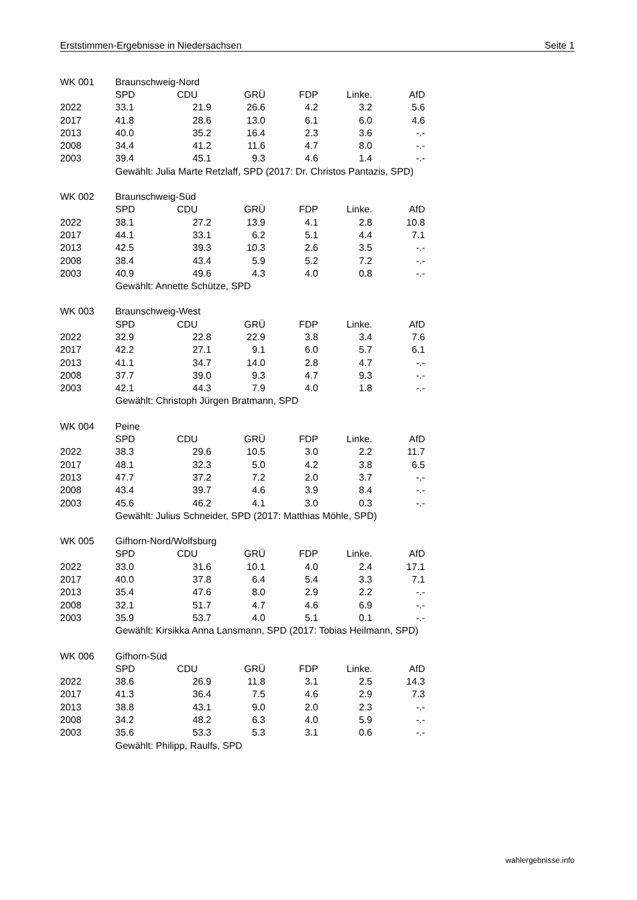Erststimmen-Ergebnisse in Niedersachsen Seite 1
| WK 001 | Braunschweig-Nord | | | | | |
| | SPD | CDU | GRÜ | FDP | Linke. | AfD |
| 2022 | 33.1 | 21.9 | 26.6 | 4.2 | 3.2 | 5.6 |
| 2017 | 41.8 | 28.6 | 13.0 | 6.1 | 6.0 | 4.6 |
| 2013 | 40.0 | 35.2 | 16.4 | 2.3 | 3.6 | -.- |
| 2008 | 34.4 | 41.2 | 11.6 | 4.7 | 8.0 | -.- |
| 2003 | 39.4 | 45.1 | 9.3 | 4.6 | 1.4 | -.- |
| | Gewählt: Julia Marte Retzlaff, SPD (2017: Dr. Christos Pantazis, SPD) | | | | | |
| WK 002 | Braunschweig-Süd | | | | | |
| | SPD | CDU | GRÜ | FDP | Linke. | AfD |
| 2022 | 38.1 | 27.2 | 13.9 | 4.1 | 2.8 | 10.8 |
| 2017 | 44.1 | 33.1 | 6.2 | 5.1 | 4.4 | 7.1 |
| 2013 | 42.5 | 39.3 | 10.3 | 2.6 | 3.5 | -.- |
| 2008 | 38.4 | 43.4 | 5.9 | 5.2 | 7.2 | -.- |
| 2003 | 40.9 | 49.6 | 4.3 | 4.0 | 0.8 | -.- |
| | Gewählt: Annette Schütze, SPD | | | | | |
| WK 003 | Braunschweig-West | | | | | |
| | SPD | CDU | GRÜ | FDP | Linke. | AfD |
| 2022 | 32.9 | 22.8 | 22.9 | 3.8 | 3.4 | 7.6 |
| 2017 | 42.2 | 27.1 | 9.1 | 6.0 | 5.7 | 6.1 |
| 2013 | 41.1 | 34.7 | 14.0 | 2.8 | 4.7 | -.- |
| 2008 | 37.7 | 39.0 | 9.3 | 4.7 | 9.3 | -.- |
| 2003 | 42.1 | 44.3 | 7.9 | 4.0 | 1.8 | -.- |
| | Gewählt: Christoph Jürgen Bratmann, SPD | | | | | |
| WK 004 | Peine | | | | | |
| | SPD | CDU | GRÜ | FDP | Linke. | AfD |
| 2022 | 38.3 | 29.6 | 10.5 | 3.0 | 2.2 | 11.7 |
| 2017 | 48.1 | 32.3 | 5.0 | 4.2 | 3.8 | 6.5 |
| 2013 | 47.7 | 37.2 | 7.2 | 2.0 | 3.7 | -.- |
| 2008 | 43.4 | 39.7 | 4.6 | 3.9 | 8.4 | -.- |
| 2003 | 45.6 | 46.2 | 4.1 | 3.0 | 0.3 | -.- |
| | Gewählt: Julius Schneider, SPD (2017: Matthias Möhle, SPD) | | | | | |
| WK 005 | Gifhorn-Nord/Wolfsburg | | | | | |
| | SPD | CDU | GRÜ | FDP | Linke. | AfD |
| 2022 | 33.0 | 31.6 | 10.1 | 4.0 | 2.4 | 17.1 |
| 2017 | 40.0 | 37.8 | 6.4 | 5.4 | 3.3 | 7.1 |
| 2013 | 35.4 | 47.6 | 8.0 | 2.9 | 2.2 | -.- |
| 2008 | 32.1 | 51.7 | 4.7 | 4.6 | 6.9 | -.- |
| 2003 | 35.9 | 53.7 | 4.0 | 5.1 | 0.1 | -.- |
| | Gewählt: Kirsikka Anna Lansmann, SPD (2017: Tobias Heilmann, SPD) | | | | | |
| WK 006 | Gifhorn-Süd | | | | | |
| | SPD | CDU | GRÜ | FDP | Linke. | AfD |
| 2022 | 38.6 | 26.9 | 11.8 | 3.1 | 2.5 | 14.3 |
| 2017 | 41.3 | 36.4 | 7.5 | 4.6 | 2.9 | 7.3 |
| 2013 | 38.8 | 43.1 | 9.0 | 2.0 | 2.3 | -.- |
| 2008 | 34.2 | 48.2 | 6.3 | 4.0 | 5.9 | -.- |
| 2003 | 35.6 | 53.3 | 5.3 | 3.1 | 0.6 | -.- |
| | Gewählt: Philipp, Raulfs, SPD | | | | | |
wahlergebnisse.info